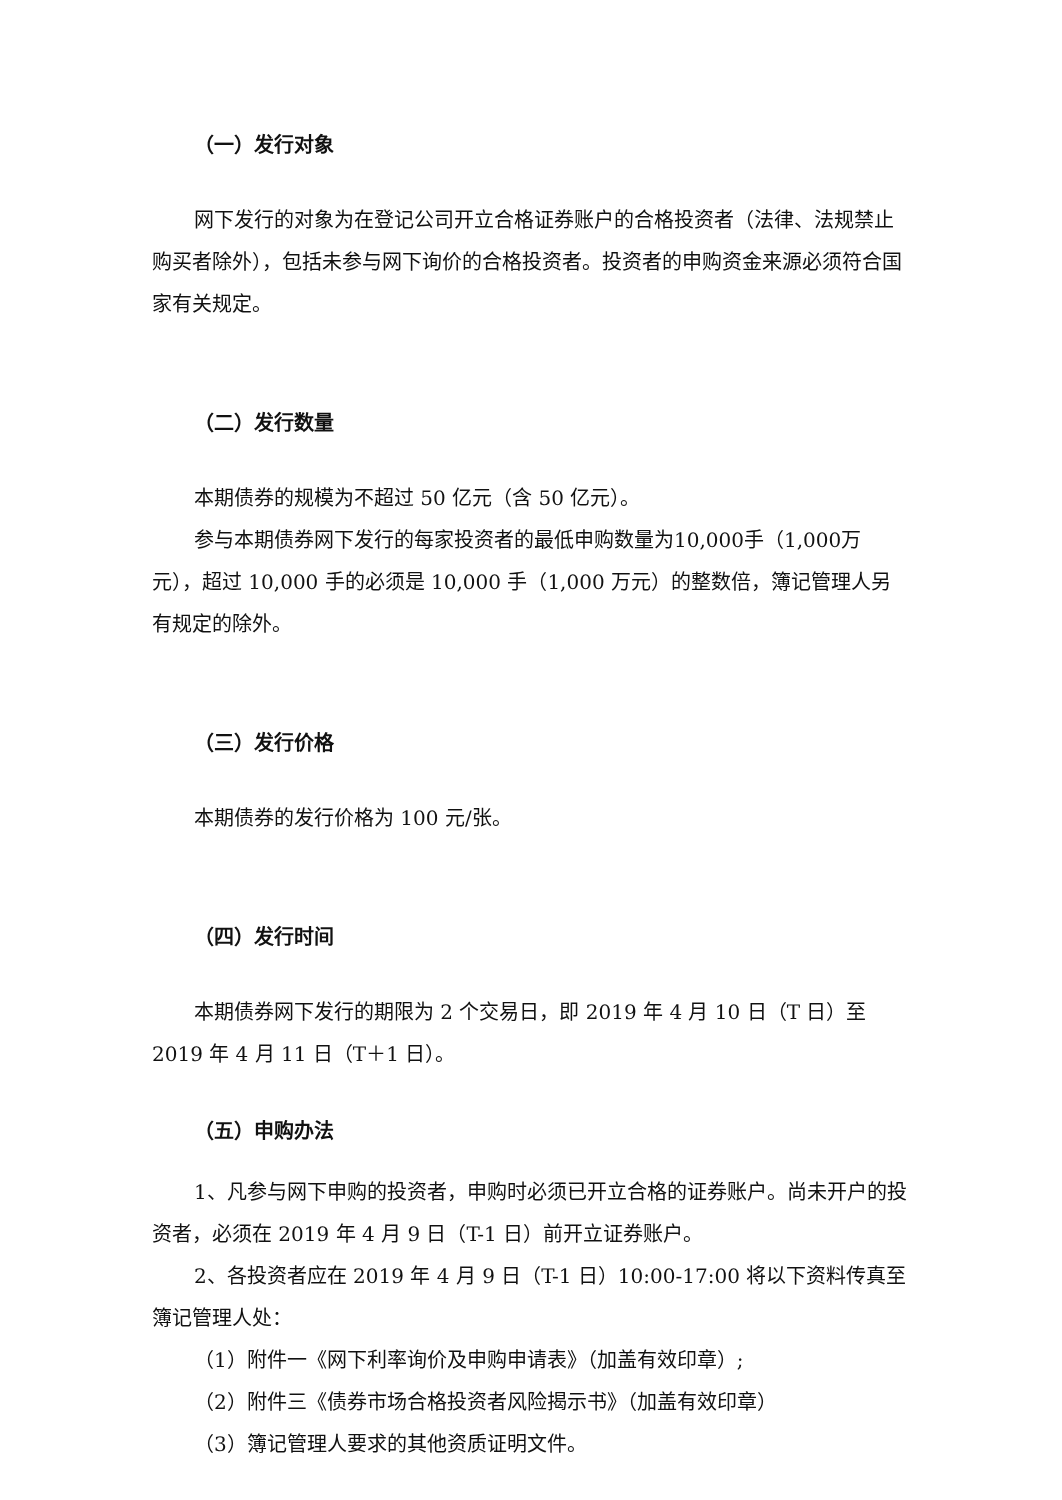（一）发行对象
网下发行的对象为在登记公司开立合格证券账户的合格投资者（法律、法规禁止购买者除外），包括未参与网下询价的合格投资者。投资者的申购资金来源必须符合国家有关规定。
（二）发行数量
本期债券的规模为不超过 50 亿元（含 50 亿元）。
参与本期债券网下发行的每家投资者的最低申购数量为10,000手（1,000万元），超过 10,000 手的必须是 10,000 手（1,000 万元）的整数倍，簿记管理人另有规定的除外。
（三）发行价格
本期债券的发行价格为 100 元/张。
（四）发行时间
本期债券网下发行的期限为 2 个交易日，即 2019 年 4 月 10 日（T 日）至 2019 年 4 月 11 日（T＋1 日）。
（五）申购办法
1、凡参与网下申购的投资者，申购时必须已开立合格的证券账户。尚未开户的投资者，必须在 2019 年 4 月 9 日（T-1 日）前开立证券账户。
2、各投资者应在 2019 年 4 月 9 日（T-1 日）10:00-17:00 将以下资料传真至簿记管理人处：
（1）附件一《网下利率询价及申购申请表》（加盖有效印章）;
（2）附件三《债券市场合格投资者风险揭示书》（加盖有效印章）
（3）簿记管理人要求的其他资质证明文件。